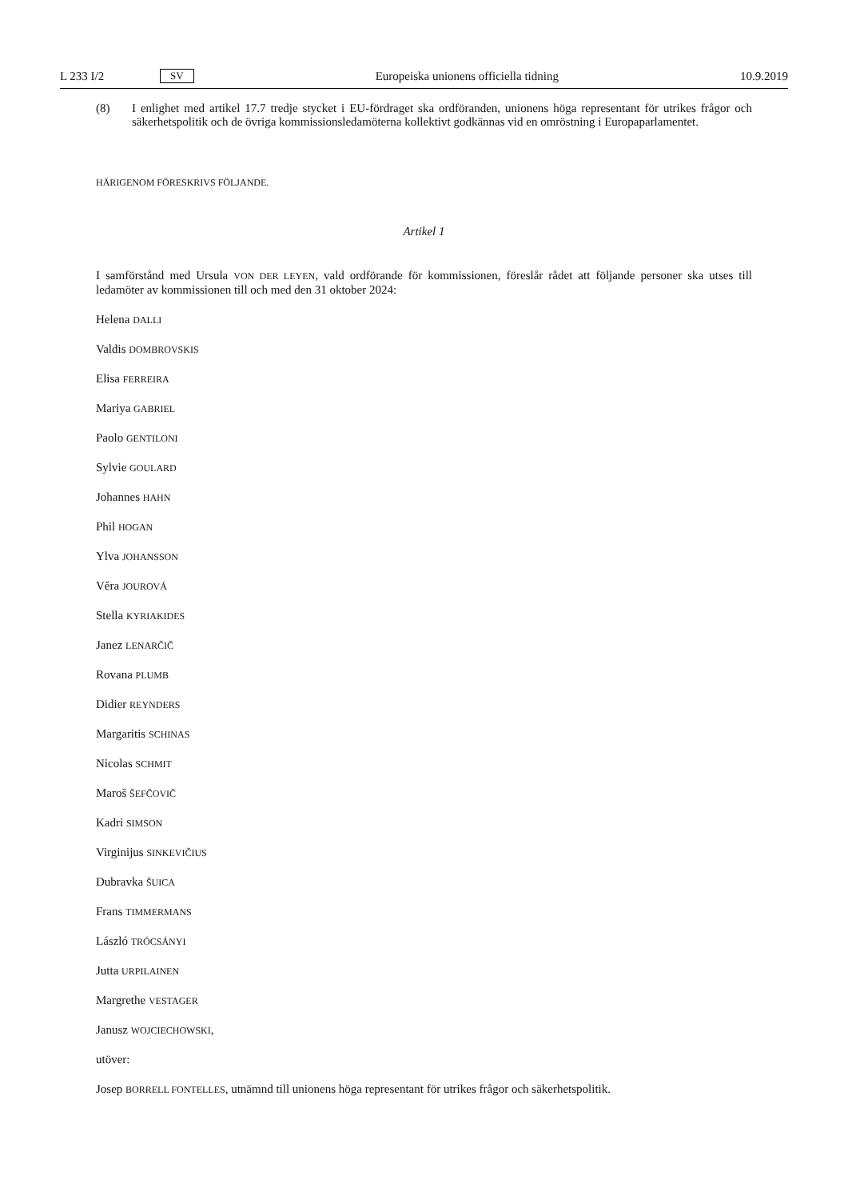L 233 I/2 SV Europeiska unionens officiella tidning 10.9.2019
(8) I enlighet med artikel 17.7 tredje stycket i EU-fördraget ska ordföranden, unionens höga representant för utrikes frågor och säkerhetspolitik och de övriga kommissionsledamöterna kollektivt godkännas vid en omröstning i Europaparlamentet.
HÄRIGENOM FÖRESKRIVS FÖLJANDE.
Artikel 1
I samförstånd med Ursula VON DER LEYEN, vald ordförande för kommissionen, föreslår rådet att följande personer ska utses till ledamöter av kommissionen till och med den 31 oktober 2024:
Helena DALLI
Valdis DOMBROVSKIS
Elisa FERREIRA
Mariya GABRIEL
Paolo GENTILONI
Sylvie GOULARD
Johannes HAHN
Phil HOGAN
Ylva JOHANSSON
Věra JOUROVÁ
Stella KYRIAKIDES
Janez LENARČIČ
Rovana PLUMB
Didier REYNDERS
Margaritis SCHINAS
Nicolas SCHMIT
Maroš ŠEFČOVIČ
Kadri SIMSON
Virginijus SINKEVIČIUS
Dubravka ŠUICA
Frans TIMMERMANS
László TRÓCSÁNYI
Jutta URPILAINEN
Margrethe VESTAGER
Janusz WOJCIECHOWSKI,
utöver:
Josep BORRELL FONTELLES, utnämnd till unionens höga representant för utrikes frågor och säkerhetspolitik.